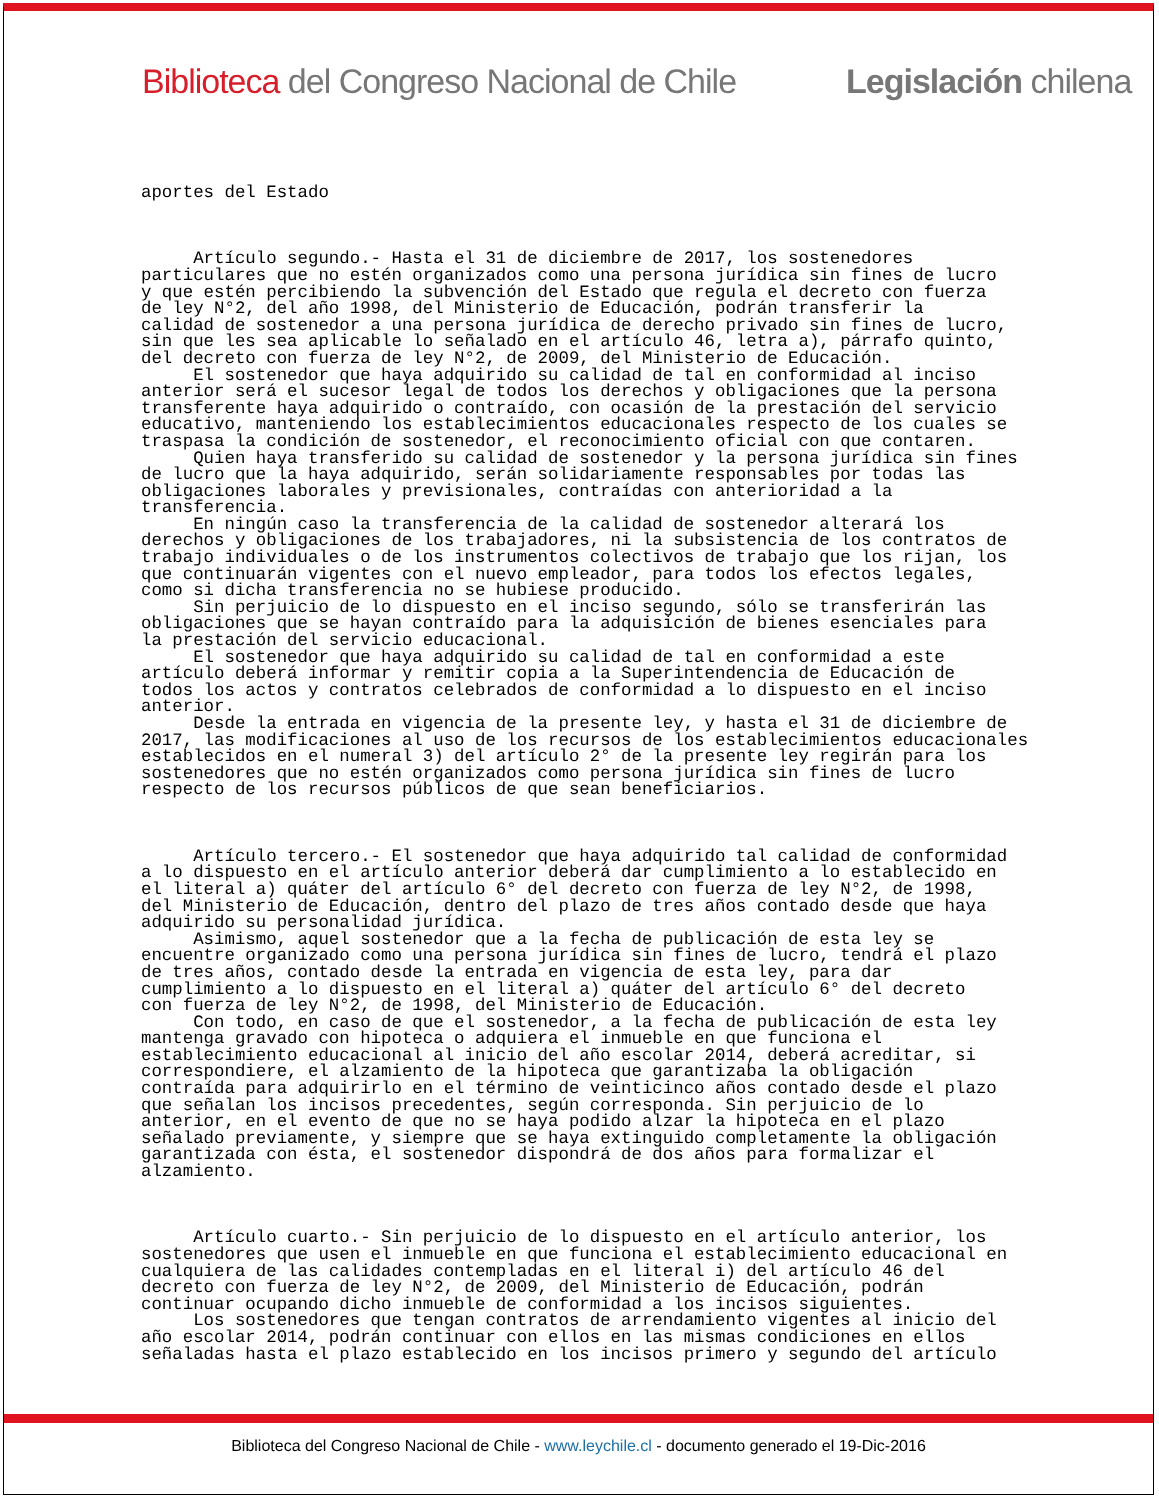Biblioteca del Congreso Nacional de Chile Legislación chilena
aportes del Estado



     Artículo segundo.- Hasta el 31 de diciembre de 2017, los sostenedores
particulares que no estén organizados como una persona jurídica sin fines de lucro
y que estén percibiendo la subvención del Estado que regula el decreto con fuerza
de ley N°2, del año 1998, del Ministerio de Educación, podrán transferir la
calidad de sostenedor a una persona jurídica de derecho privado sin fines de lucro,
sin que les sea aplicable lo señalado en el artículo 46, letra a), párrafo quinto,
del decreto con fuerza de ley N°2, de 2009, del Ministerio de Educación.
     El sostenedor que haya adquirido su calidad de tal en conformidad al inciso
anterior será el sucesor legal de todos los derechos y obligaciones que la persona
transferente haya adquirido o contraído, con ocasión de la prestación del servicio
educativo, manteniendo los establecimientos educacionales respecto de los cuales se
traspasa la condición de sostenedor, el reconocimiento oficial con que contaren.
     Quien haya transferido su calidad de sostenedor y la persona jurídica sin fines
de lucro que la haya adquirido, serán solidariamente responsables por todas las
obligaciones laborales y previsionales, contraídas con anterioridad a la
transferencia.
     En ningún caso la transferencia de la calidad de sostenedor alterará los
derechos y obligaciones de los trabajadores, ni la subsistencia de los contratos de
trabajo individuales o de los instrumentos colectivos de trabajo que los rijan, los
que continuarán vigentes con el nuevo empleador, para todos los efectos legales,
como si dicha transferencia no se hubiese producido.
     Sin perjuicio de lo dispuesto en el inciso segundo, sólo se transferirán las
obligaciones que se hayan contraído para la adquisición de bienes esenciales para
la prestación del servicio educacional.
     El sostenedor que haya adquirido su calidad de tal en conformidad a este
artículo deberá informar y remitir copia a la Superintendencia de Educación de
todos los actos y contratos celebrados de conformidad a lo dispuesto en el inciso
anterior.
     Desde la entrada en vigencia de la presente ley, y hasta el 31 de diciembre de
2017, las modificaciones al uso de los recursos de los establecimientos educacionales
establecidos en el numeral 3) del artículo 2° de la presente ley regirán para los
sostenedores que no estén organizados como persona jurídica sin fines de lucro
respecto de los recursos públicos de que sean beneficiarios.



     Artículo tercero.- El sostenedor que haya adquirido tal calidad de conformidad
a lo dispuesto en el artículo anterior deberá dar cumplimiento a lo establecido en
el literal a) quáter del artículo 6° del decreto con fuerza de ley N°2, de 1998,
del Ministerio de Educación, dentro del plazo de tres años contado desde que haya
adquirido su personalidad jurídica.
     Asimismo, aquel sostenedor que a la fecha de publicación de esta ley se
encuentre organizado como una persona jurídica sin fines de lucro, tendrá el plazo
de tres años, contado desde la entrada en vigencia de esta ley, para dar
cumplimiento a lo dispuesto en el literal a) quáter del artículo 6° del decreto
con fuerza de ley N°2, de 1998, del Ministerio de Educación.
     Con todo, en caso de que el sostenedor, a la fecha de publicación de esta ley
mantenga gravado con hipoteca o adquiera el inmueble en que funciona el
establecimiento educacional al inicio del año escolar 2014, deberá acreditar, si
correspondiere, el alzamiento de la hipoteca que garantizaba la obligación
contraída para adquirirlo en el término de veinticinco años contado desde el plazo
que señalan los incisos precedentes, según corresponda. Sin perjuicio de lo
anterior, en el evento de que no se haya podido alzar la hipoteca en el plazo
señalado previamente, y siempre que se haya extinguido completamente la obligación
garantizada con ésta, el sostenedor dispondrá de dos años para formalizar el
alzamiento.



     Artículo cuarto.- Sin perjuicio de lo dispuesto en el artículo anterior, los
sostenedores que usen el inmueble en que funciona el establecimiento educacional en
cualquiera de las calidades contempladas en el literal i) del artículo 46 del
decreto con fuerza de ley N°2, de 2009, del Ministerio de Educación, podrán
continuar ocupando dicho inmueble de conformidad a los incisos siguientes.
     Los sostenedores que tengan contratos de arrendamiento vigentes al inicio del
año escolar 2014, podrán continuar con ellos en las mismas condiciones en ellos
señaladas hasta el plazo establecido en los incisos primero y segundo del artículo
Biblioteca del Congreso Nacional de Chile - www.leychile.cl - documento generado el 19-Dic-2016